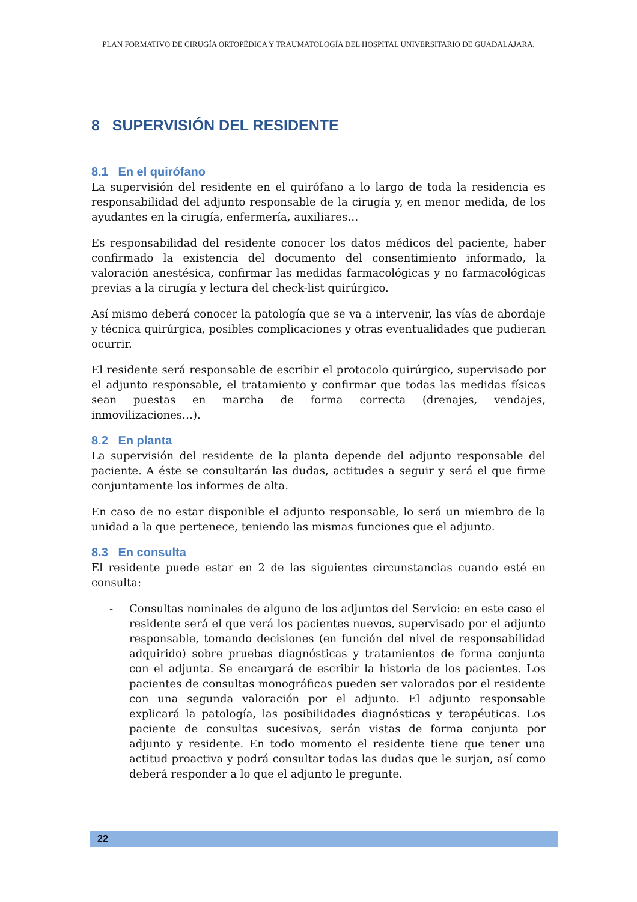PLAN FORMATIVO DE CIRUGÍA ORTOPÉDICA Y TRAUMATOLOGÍA DEL HOSPITAL UNIVERSITARIO DE GUADALAJARA.
8 SUPERVISIÓN DEL RESIDENTE
8.1 En el quirófano
La supervisión del residente en el quirófano a lo largo de toda la residencia es responsabilidad del adjunto responsable de la cirugía y, en menor medida, de los ayudantes en la cirugía, enfermería, auxiliares…
Es responsabilidad del residente conocer los datos médicos del paciente, haber confirmado la existencia del documento del consentimiento informado, la valoración anestésica, confirmar las medidas farmacológicas y no farmacológicas previas a la cirugía y lectura del check-list quirúrgico.
Así mismo deberá conocer la patología que se va a intervenir, las vías de abordaje y técnica quirúrgica, posibles complicaciones y otras eventualidades que pudieran ocurrir.
El residente será responsable de escribir el protocolo quirúrgico, supervisado por el adjunto responsable, el tratamiento y confirmar que todas las medidas físicas sean puestas en marcha de forma correcta (drenajes, vendajes, inmovilizaciones…).
8.2 En planta
La supervisión del residente de la planta depende del adjunto responsable del paciente. A éste se consultarán las dudas, actitudes a seguir y será el que firme conjuntamente los informes de alta.
En caso de no estar disponible el adjunto responsable, lo será un miembro de la unidad a la que pertenece, teniendo las mismas funciones que el adjunto.
8.3 En consulta
El residente puede estar en 2 de las siguientes circunstancias cuando esté en consulta:
- Consultas nominales de alguno de los adjuntos del Servicio: en este caso el residente será el que verá los pacientes nuevos, supervisado por el adjunto responsable, tomando decisiones (en función del nivel de responsabilidad adquirido) sobre pruebas diagnósticas y tratamientos de forma conjunta con el adjunta. Se encargará de escribir la historia de los pacientes. Los pacientes de consultas monográficas pueden ser valorados por el residente con una segunda valoración por el adjunto. El adjunto responsable explicará la patología, las posibilidades diagnósticas y terapéuticas. Los paciente de consultas sucesivas, serán vistas de forma conjunta por adjunto y residente. En todo momento el residente tiene que tener una actitud proactiva y podrá consultar todas las dudas que le surjan, así como deberá responder a lo que el adjunto le pregunte.
22